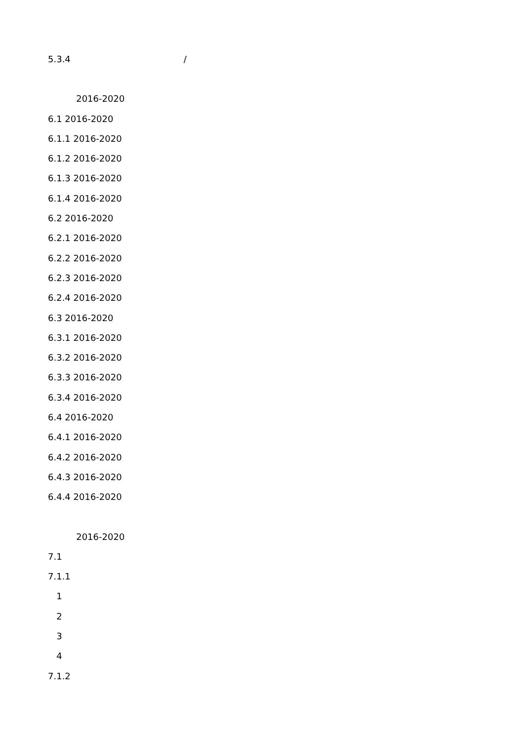5.3.4 /
2016-2020
6.1 2016-2020
6.1.1 2016-2020
6.1.2 2016-2020
6.1.3 2016-2020
6.1.4 2016-2020
6.2 2016-2020
6.2.1 2016-2020
6.2.2 2016-2020
6.2.3 2016-2020
6.2.4 2016-2020
6.3 2016-2020
6.3.1 2016-2020
6.3.2 2016-2020
6.3.3 2016-2020
6.3.4 2016-2020
6.4 2016-2020
6.4.1 2016-2020
6.4.2 2016-2020
6.4.3 2016-2020
6.4.4 2016-2020
2016-2020
7.1
7.1.1
1
2
3
4
7.1.2